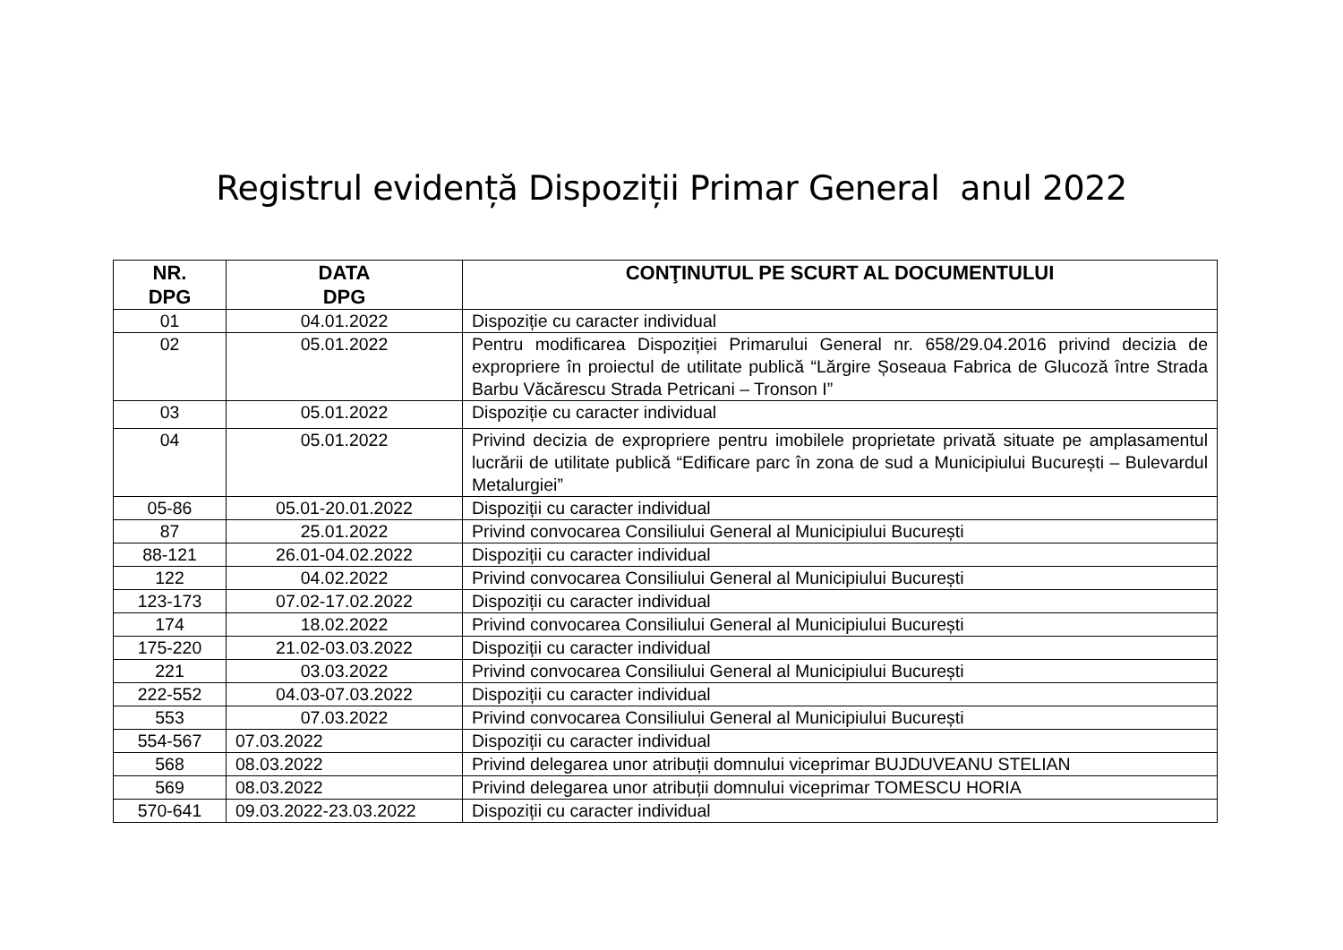Registrul evidență Dispoziții Primar General anul 2022
| NR. DPG | DATA DPG | CONŢINUTUL PE SCURT AL DOCUMENTULUI |
| --- | --- | --- |
| 01 | 04.01.2022 | Dispoziție cu caracter individual |
| 02 | 05.01.2022 | Pentru modificarea Dispoziției Primarului General nr. 658/29.04.2016 privind decizia de expropriere în proiectul de utilitate publică “Lărgire Șoseaua Fabrica de Glucoză între Strada Barbu Văcărescu Strada Petricani – Tronson I” |
| 03 | 05.01.2022 | Dispoziție cu caracter individual |
| 04 | 05.01.2022 | Privind decizia de expropriere pentru imobilele proprietate privată situate pe amplasamentul lucrării de utilitate publică “Edificare parc în zona de sud a Municipiului București – Bulevardul Metalurgiei” |
| 05-86 | 05.01-20.01.2022 | Dispoziții cu caracter individual |
| 87 | 25.01.2022 | Privind convocarea Consiliului General al Municipiului București |
| 88-121 | 26.01-04.02.2022 | Dispoziții cu caracter individual |
| 122 | 04.02.2022 | Privind convocarea Consiliului General al Municipiului București |
| 123-173 | 07.02-17.02.2022 | Dispoziții cu caracter individual |
| 174 | 18.02.2022 | Privind convocarea Consiliului General al Municipiului București |
| 175-220 | 21.02-03.03.2022 | Dispoziții cu caracter individual |
| 221 | 03.03.2022 | Privind convocarea Consiliului General al Municipiului București |
| 222-552 | 04.03-07.03.2022 | Dispoziții cu caracter individual |
| 553 | 07.03.2022 | Privind convocarea Consiliului General al Municipiului București |
| 554-567 | 07.03.2022 | Dispoziții cu caracter individual |
| 568 | 08.03.2022 | Privind delegarea unor atribuții domnului viceprimar BUJDUVEANU STELIAN |
| 569 | 08.03.2022 | Privind delegarea unor atribuții domnului viceprimar TOMESCU HORIA |
| 570-641 | 09.03.2022-23.03.2022 | Dispoziții cu caracter individual |